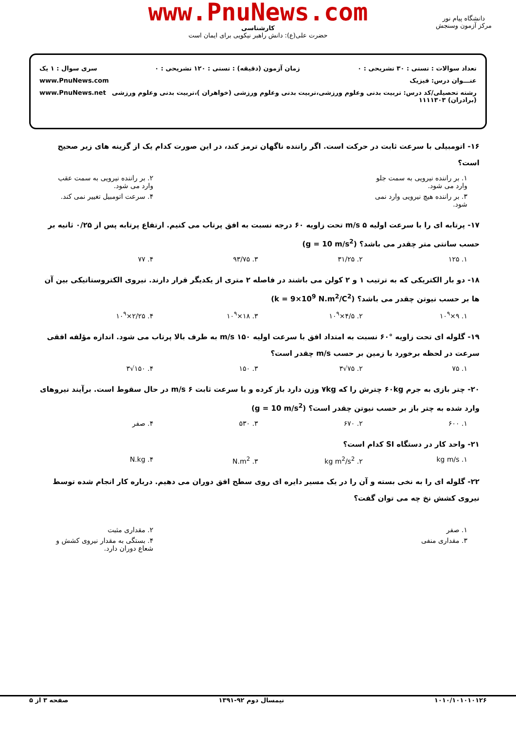www.PnuNews.com
کارشناسی
حضرت علی(ع): دانش راهبر نیکویی برای ایمان است
دانشگاه پیام نور
مرکز آزمون وسنجش
تعداد سوالات : تستی : ۳۰ تشریحی : ۰ زمان آزمون (دقیقه) : تستی : ۱۲۰ تشریحی : ۰ سری سوال : ۱ یک
عنـــوان درس: فیزیک www.PnuNews.com
رشته تحصیلی/کد درس: تربیت بدنی وعلوم ورزشی،تربیت بدنی وعلوم ورزشی (خواهران )،تربیت بدنی وعلوم ورزشی (برادران) ۱۱۱۱۳۰۳ www.PnuNews.net
۱۶- اتومبیلی با سرعت ثابت در حرکت است. اگر راننده ناگهان ترمز کند، در این صورت کدام یک از گزینه های زیر صحیح است؟
۱. بر راننده نیرویی به سمت جلو وارد می شود. ۲. بر راننده نیرویی به سمت عقب وارد می شود.
۳. بر راننده هیچ نیرویی وارد نمی شود. ۴. سرعت اتومبیل تغییر نمی کند.
۱۷- پرتابه ای را با سرعت اولیه ۵ m/s تحت زاویه ۶۰ درجه نسبت به افق پرتاب می کنیم. ارتفاع پرتابه پس از ۰/۲۵ ثانیه بر حسب سانتی متر چقدر می باشد؟ (g = 10 m/s<sup>2</sup>)
۱. ۱۲۵ ۲. ۳۱/۲۵ ۳. ۹۳/۷۵ ۴. ۷۷
۱۸- دو بار الکتریکی که به ترتیب ۱ و ۲ کولن می باشند در فاصله ۲ متری از یکدیگر قرار دارند. نیروی الکتروستاتیکی بین آن ها بر حسب نیوتن چقدر می باشد؟ (k = 9×10<sup>9</sup> N.m<sup>2</sup>/C<sup>2</sup>)
۱. ۹×۱۰<sup>۹</sup> ۲. ۴/۵×۱۰<sup>۹</sup> ۳. ۱۸×۱۰<sup>۹</sup> ۴. ۲/۲۵×۱۰<sup>۹</sup>
۱۹- گلوله ای تحت زاویه °۶۰ نسبت به امتداد افق با سرعت اولیه ۱۵۰ m/s به طرف بالا پرتاب می شود. اندازه مؤلفه افقی سرعت در لحظه برخورد با زمین بر حسب m/s چقدر است؟
۱. ۷۵ ۲. ۷۵√۳ ۳. ۱۵۰ ۴. ۱۵۰√۳
۲۰- چتر بازی به جرم ۶۰kg چترش را که ۷kg وزن دارد باز کرده و با سرعت ثابت ۶ m/s در حال سقوط است. برآیند نیروهای وارد شده به چتر باز بر حسب نیوتن چقدر است؟ (g = 10 m/s<sup>2</sup>)
۱. ۶۰۰ ۲. ۶۷۰ ۳. ۵۳۰ ۴. صفر
۲۱- واحد کار در دستگاه SI کدام است؟
۱. kg m/s ۲. kg m<sup>2</sup>/s<sup>2</sup> ۳. N.m<sup>2</sup> ۴. N.kg
۲۲- گلوله ای را به نخی بسته و آن را در یک مسیر دایره ای روی سطح افق دوران می دهیم. درباره کار انجام شده توسط نیروی کشش نخ چه می توان گفت؟
۱. صفر ۲. مقداری مثبت
۳. مقداری منفی ۴. بستگی به مقدار نیروی کشش و شعاع دوران دارد.
۱۰۱۰/۱۰۱۰۱۰۱۲۶ نیمسال دوم ۹۲-۱۳۹۱ صفحه ۳ از ۵